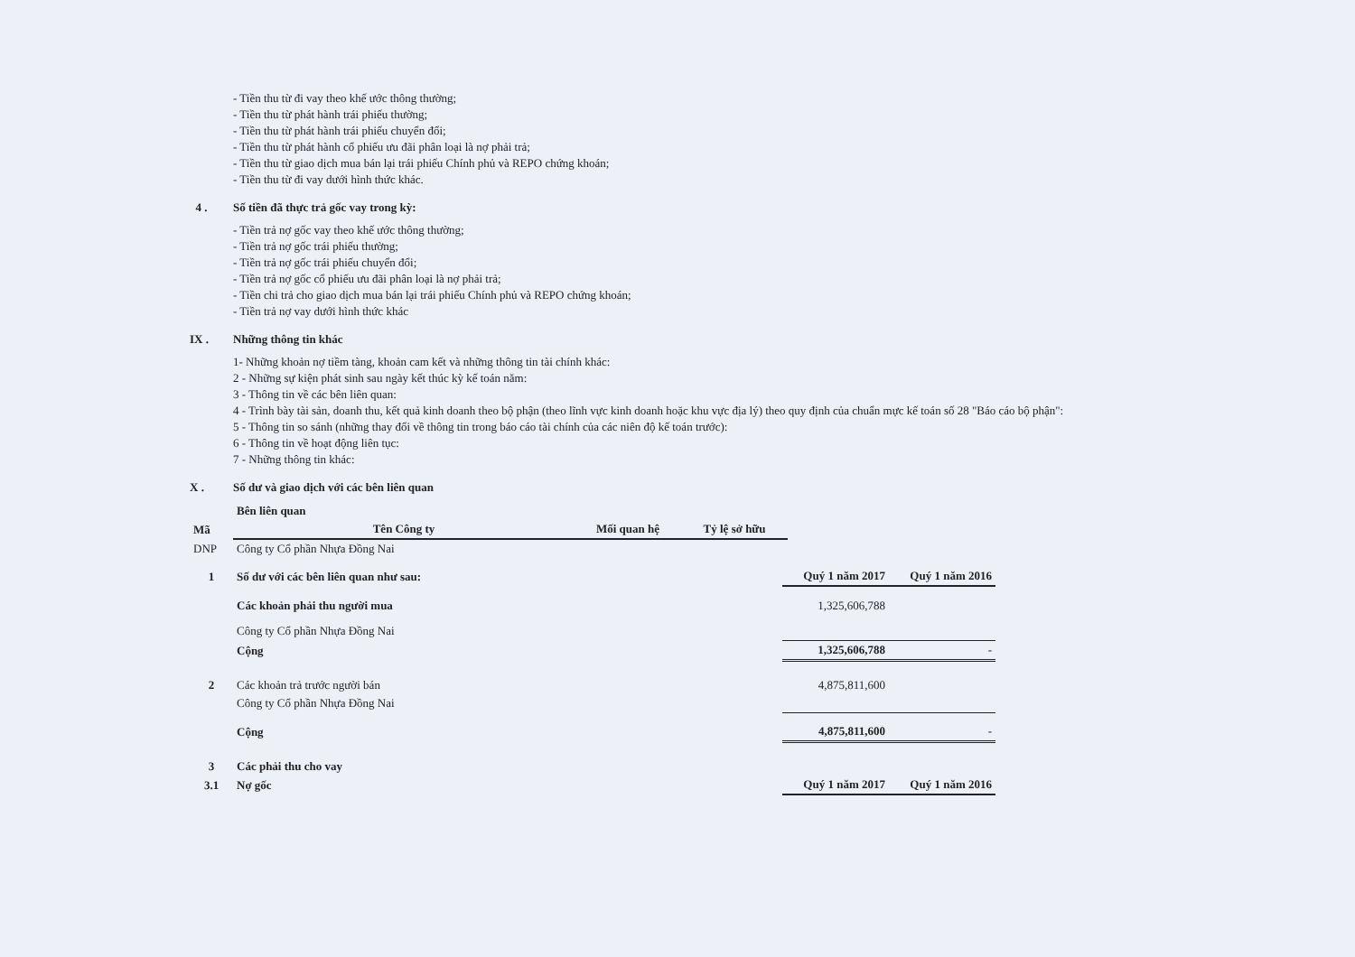- Tiền thu từ đi vay theo khế ước thông thường;
- Tiền thu từ phát hành trái phiếu thường;
- Tiền thu từ phát hành trái phiếu chuyển đổi;
- Tiền thu từ phát hành cổ phiếu ưu đãi phân loại là nợ phải trả;
- Tiền thu từ giao dịch mua bán lại trái phiếu Chính phủ và REPO chứng khoán;
- Tiền thu từ đi vay dưới hình thức khác.
4 . Số tiền đã thực trả gốc vay trong kỳ:
- Tiền trả nợ gốc vay theo khế ước thông thường;
- Tiền trả nợ gốc trái phiếu thường;
- Tiền trả nợ gốc trái phiếu chuyển đổi;
- Tiền trả nợ gốc cổ phiếu ưu đãi phân loại là nợ phải trả;
- Tiền chi trả cho giao dịch mua bán lại trái phiếu Chính phủ và REPO chứng khoán;
- Tiền trả nợ vay dưới hình thức khác
IX . Những thông tin khác
1- Những khoản nợ tiềm tàng, khoản cam kết và những thông tin tài chính khác:
2 - Những sự kiện phát sinh sau ngày kết thúc kỳ kế toán năm:
3 - Thông tin về các bên liên quan:
4 - Trình bày tài sản, doanh thu, kết quả kinh doanh theo bộ phận (theo lĩnh vực kinh doanh hoặc khu vực địa lý) theo quy định của chuẩn mực kế toán số 28 "Báo cáo bộ phận":
5 - Thông tin so sánh (những thay đổi về thông tin trong báo cáo tài chính của các niên độ kế toán trước):
6 - Thông tin về hoạt động liên tục:
7 - Những thông tin khác:
X . Số dư và giao dịch với các bên liên quan
| | Bên liên quan | | |
| Mã | Tên Công ty | Mối quan hệ | Tỷ lệ sở hữu |
| DNP | Công ty Cổ phần Nhựa Đồng Nai | | |
| 1 | Số dư với các bên liên quan như sau: | Quý 1 năm 2017 | Quý 1 năm 2016 |
| | Các khoản phải thu người mua | 1,325,606,788 | |
| | Công ty Cổ phần Nhựa Đồng Nai | | |
| | Cộng | 1,325,606,788 | - |
| 2 | Các khoản trả trước người bán | 4,875,811,600 | |
| | Công ty Cổ phần Nhựa Đồng Nai | | |
| | Cộng | 4,875,811,600 | - |
| 3 | Các phải thu cho vay | | |
| 3.1 | Nợ gốc | Quý 1 năm 2017 | Quý 1 năm 2016 |